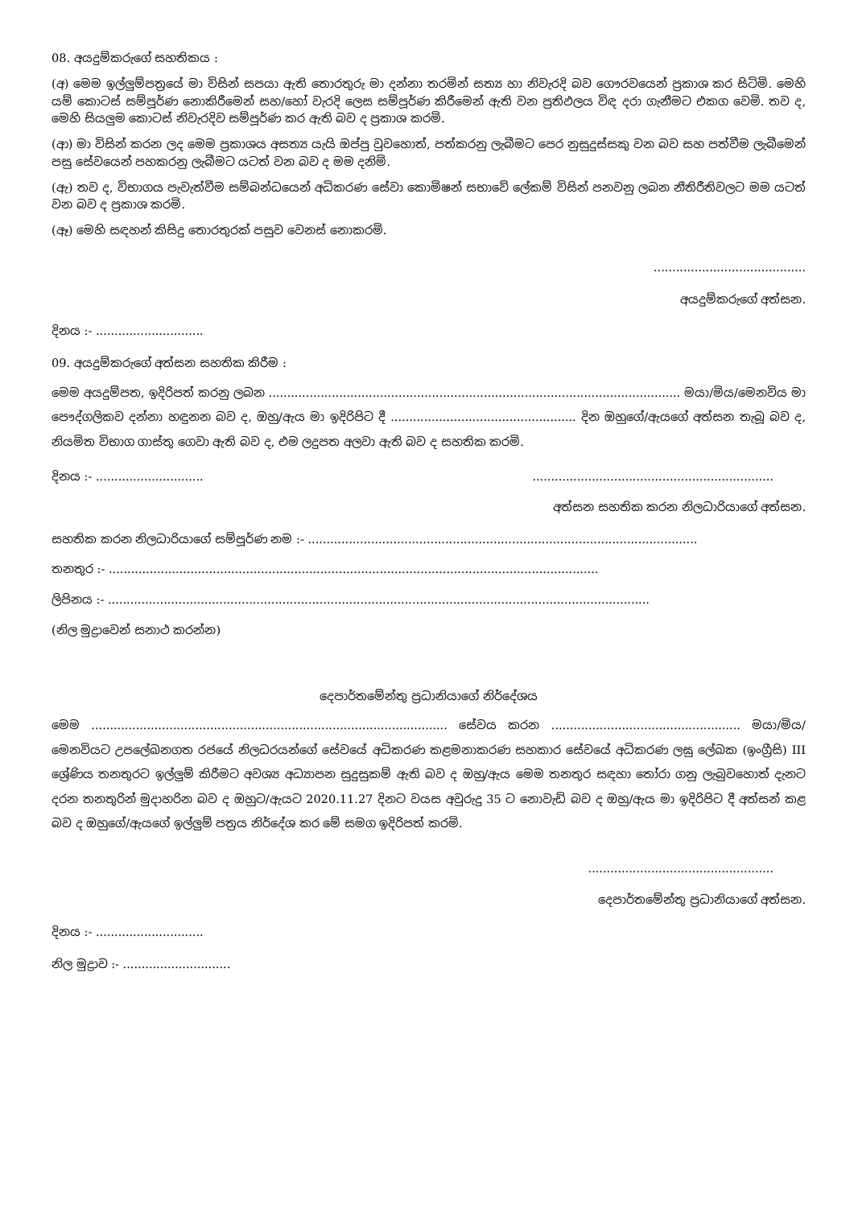08. අයදුම්කරුගේ සහතිකය :
(අ) මෙම ඉල්ලුම්පත්‍රයේ මා විසින් සපයා ඇති තොරතුරු මා දන්නා තරමින් සත්‍ය හා නිවැරදි බව ගෞරවයෙන් ප්‍රකාශ කර සිටිමි. මෙහි යම් කොටස් සම්පූර්ණ නොකිරීමෙන් සහ/හෝ වැරදි ලෙස සම්පූර්ණ කිරීමෙන් ඇති වන ප්‍රතිඵලය විඳ දරා ගැනීමට එකග වෙමි. තව ද, මෙහි සියලුම කොටස් නිවැරදිව සම්පූර්ණ කර ඇති බව ද ප්‍රකාශ කරමි.
(ආ) මා විසින් කරන ලද මෙම ප්‍රකාශය අසත්‍ය යැයි ඔප්පු වුවහොත්, පත්කරනු ලැබීමට පෙර නුසුදුස්සකු වන බව සහ පත්වීම ලැබීමෙන් පසු සේවයෙන් පහකරනු ලැබීමට යටත් වන බව ද මම දනිමි.
(ඇ) තව ද, විභාගය පැවැත්වීම සම්බන්ධයෙන් අධිකරණ සේවා කොමිෂන් සභාවේ ලේකම් විසින් පනවනු ලබන නීතිරීතිවලට මම යටත් වන බව ද ප්‍රකාශ කරමි.
(ඈ) මෙහි සඳහන් කිසිදු තොරතුරක් පසුව වෙනස් නොකරමි.
.........................................
අයදුම්කරුගේ අත්සන.
දිනය :- .............................
09. අයදුම්කරුගේ අත්සන සහතික කිරීම :
මෙම අයදුම්පත, ඉදිරිපත් කරනු ලබන ............................................................................................................... මයා/මිය/මෙනවිය මා පෞද්ගලිකව දන්නා හඳුනන බව ද, ඔහු/ඇය මා ඉදිරිපිට දී .................................................. දින ඔහුගේ/ඇයගේ අත්සන තැබූ බව ද, නියමිත විභාග ගාස්තු ගෙවා ඇති බව ද, එම ලදුපත අලවා ඇති බව ද සහතික කරමි.
දිනය :- ..............................................................................................
අත්සන සහතික කරන නිලධාරියාගේ අත්සන.
සහතික කරන නිලධාරියාගේ සම්පූර්ණ නම :- .........................................................................................................
තනතුර :- ....................................................................................................................................
ලිපිනය :- ..................................................................................................................................................
(නිල මුද්‍රාවෙන් සනාථ කරන්න)
දෙපාර්තමේන්තු ප්‍රධානියාගේ නිර්දේශය
මෙම ................................................................................................ සේවය කරන ................................................... මයා/මිය/මෙනවියට උපලේඛනගත රජයේ නිලධරයන්ගේ සේවයේ අධිකරණ කළමනාකරණ සහකාර සේවයේ අධිකරණ ලඝු ලේඛක (ඉංග්‍රීසි) III ශ්‍රේණිය තනතුරට ඉල්ලුම් කිරීමට අවශ්‍ය අධ්‍යාපන සුදුසුකම් ඇති බව ද ඔහු/ඇය මෙම තනතුර සඳහා තෝරා ගනු ලැබුවහොත් දැනට දරන තනතුරින් මුදාහරින බව ද ඔහුට/ඇයට 2020.11.27 දිනට වයස අවුරුදු 35 ට නොවැඩි බව ද ඔහු/ඇය මා ඉදිරිපිට දී අත්සන් කළ බව ද ඔහුගේ/ඇයගේ ඉල්ලුම් පත්‍රය නිර්දේශ කර මේ සමග ඉදිරිපත් කරමි.
..................................................
දෙපාර්තමේන්තු ප්‍රධානියාගේ අත්සන.
දිනය :- .............................
නිල මුද්‍රාව :- .............................